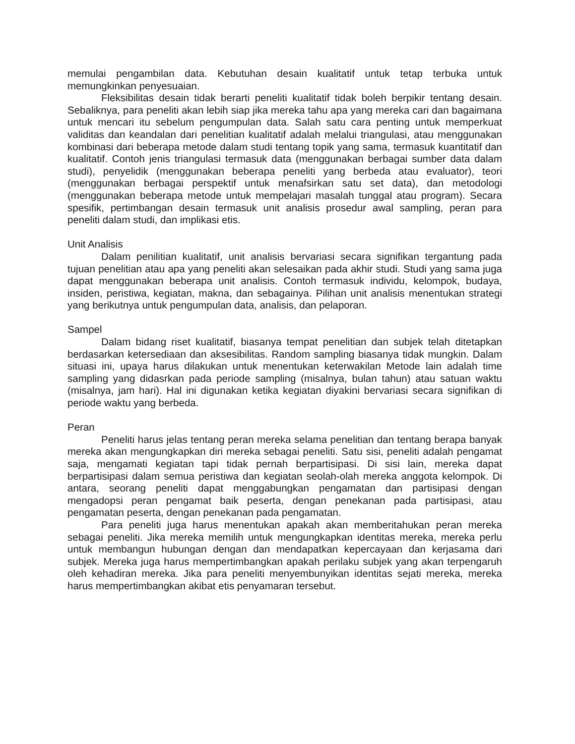memulai pengambilan data. Kebutuhan desain kualitatif untuk tetap terbuka untuk memungkinkan penyesuaian.
Fleksibilitas desain tidak berarti peneliti kualitatif tidak boleh berpikir tentang desain. Sebaliknya, para peneliti akan lebih siap jika mereka tahu apa yang mereka cari dan bagaimana untuk mencari itu sebelum pengumpulan data. Salah satu cara penting untuk memperkuat validitas dan keandalan dari penelitian kualitatif adalah melalui triangulasi, atau menggunakan kombinasi dari beberapa metode dalam studi tentang topik yang sama, termasuk kuantitatif dan kualitatif. Contoh jenis triangulasi termasuk data (menggunakan berbagai sumber data dalam studi), penyelidik (menggunakan beberapa peneliti yang berbeda atau evaluator), teori (menggunakan berbagai perspektif untuk menafsirkan satu set data), dan metodologi (menggunakan beberapa metode untuk mempelajari masalah tunggal atau program). Secara spesifik, pertimbangan desain termasuk unit analisis prosedur awal sampling, peran para peneliti dalam studi, dan implikasi etis.
Unit Analisis
Dalam penilitian kualitatif, unit analisis bervariasi secara signifikan tergantung pada tujuan penelitian atau apa yang peneliti akan selesaikan pada akhir studi. Studi yang sama juga dapat menggunakan beberapa unit analisis. Contoh termasuk individu, kelompok, budaya, insiden, peristiwa, kegiatan, makna, dan sebagainya. Pilihan unit analisis menentukan strategi yang berikutnya untuk pengumpulan data, analisis, dan pelaporan.
Sampel
Dalam bidang riset kualitatif, biasanya tempat penelitian dan subjek telah ditetapkan berdasarkan ketersediaan dan aksesibilitas. Random sampling biasanya tidak mungkin. Dalam situasi ini, upaya harus dilakukan untuk menentukan keterwakilan Metode lain adalah time sampling yang didasrkan pada periode sampling (misalnya, bulan tahun) atau satuan waktu (misalnya, jam hari). Hal ini digunakan ketika kegiatan diyakini bervariasi secara signifikan di periode waktu yang berbeda.
Peran
Peneliti harus jelas tentang peran mereka selama penelitian dan tentang berapa banyak mereka akan mengungkapkan diri mereka sebagai peneliti. Satu sisi, peneliti adalah pengamat saja, mengamati kegiatan tapi tidak pernah berpartisipasi. Di sisi lain, mereka dapat berpartisipasi dalam semua peristiwa dan kegiatan seolah-olah mereka anggota kelompok. Di antara, seorang peneliti dapat menggabungkan pengamatan dan partisipasi dengan mengadopsi peran pengamat baik peserta, dengan penekanan pada partisipasi, atau pengamatan peserta, dengan penekanan pada pengamatan.
Para peneliti juga harus menentukan apakah akan memberitahukan peran mereka sebagai peneliti. Jika mereka memilih untuk mengungkapkan identitas mereka, mereka perlu untuk membangun hubungan dengan dan mendapatkan kepercayaan dan kerjasama dari subjek. Mereka juga harus mempertimbangkan apakah perilaku subjek yang akan terpengaruh oleh kehadiran mereka. Jika para peneliti menyembunyikan identitas sejati mereka, mereka harus mempertimbangkan akibat etis penyamaran tersebut.